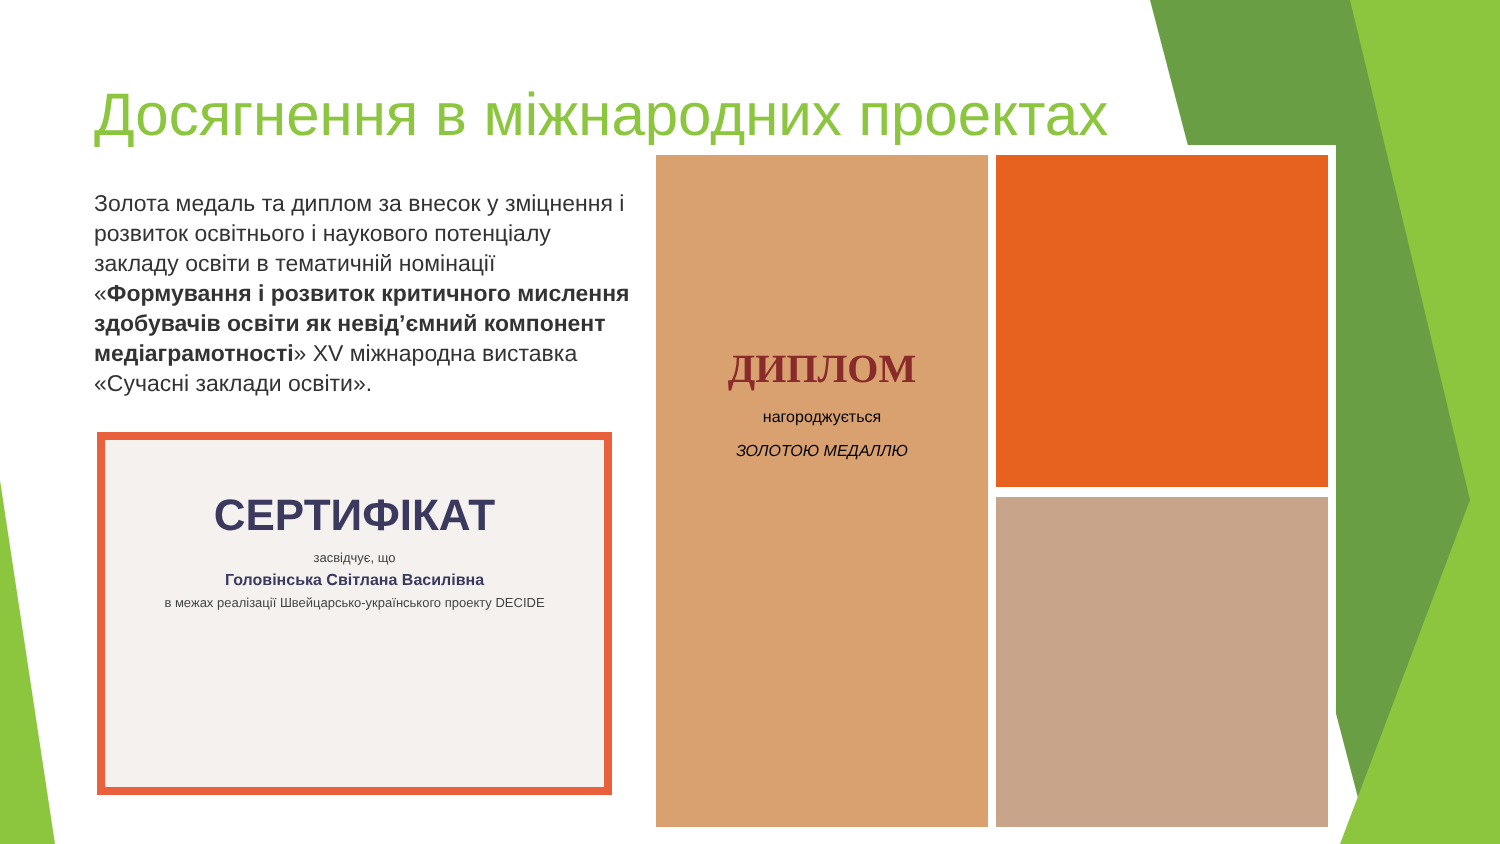Досягнення в міжнародних проектах
Золота медаль та диплом за внесок у зміцнення і розвиток освітнього і наукового потенціалу закладу освіти в тематичній номінації «Формування і розвиток критичного мислення здобувачів освіти як невід’ємний компонент медіаграмотності» XV міжнародна виставка «Сучасні заклади освіти».
СЕРТИФІКАТ
засвідчує, що
Головінська Світлана Василівна
в межах реалізації Швейцарсько-українського проекту DECIDE
ДИПЛОМ
нагороджується
ЗОЛОТОЮ МЕДАЛЛЮ